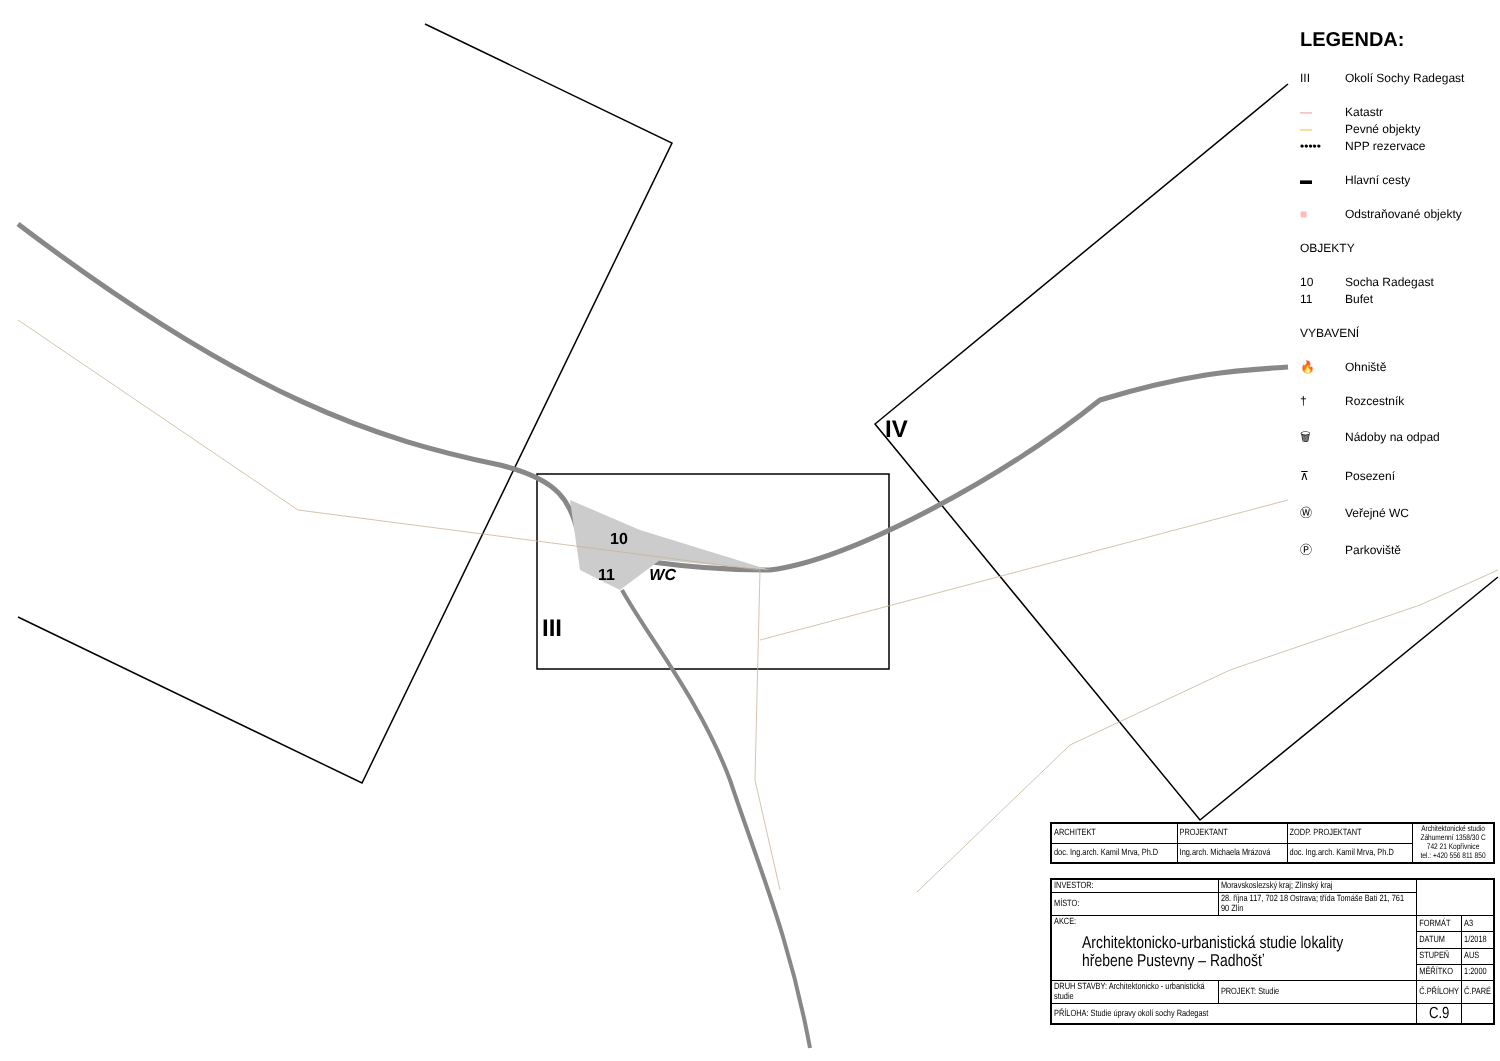10
11 WC
III
IV
LEGENDA:
III Okolí Sochy Radegast
— Katastr
— Pevné objekty
••••• NPP rezervace
▬ Hlavní cesty
■ Odstraňované objekty
OBJEKTY
10 Socha Radegast
11 Bufet
VYBAVENÍ
🔥 Ohniště
† Rozcestník
🗑 Nádoby na odpad
⊼ Posezení
Ⓦ Veřejné WC
Ⓟ Parkoviště
| ARCHITEKT | PROJEKTANT | ZODP. PROJEKTANT | Architektonické studio Záhumenní 1358/30 C 742 21 Kopřivnice tel.: +420 556 811 850 |
| doc. Ing.arch. Kamil Mrva, Ph.D | Ing.arch. Michaela Mrázová | doc. Ing.arch. Kamil Mrva, Ph.D | |
| INVESTOR: | Moravskoslezský kraj; Zlínský kraj | | | |
| MÍSTO: | 28. října 117, 702 18 Ostrava; třída Tomáše Bati 21, 761 90 Zlín | | | |
| AKCE: Architektonicko-urbanistická studie lokality hřebene Pustevny – Radhošť | | | FORMÁT | A3 |
| | | | DATUM | 1/2018 |
| | | | STUPEŇ | AUS |
| | | | MĚŘÍTKO | 1:2000 |
| DRUH STAVBY: Architektonicko - urbanistická studie | | PROJEKT: Studie | Č.PŘÍLOHY | Č.PARÉ |
| PŘÍLOHA: Studie úpravy okolí sochy Radegast | | | C.9 | |